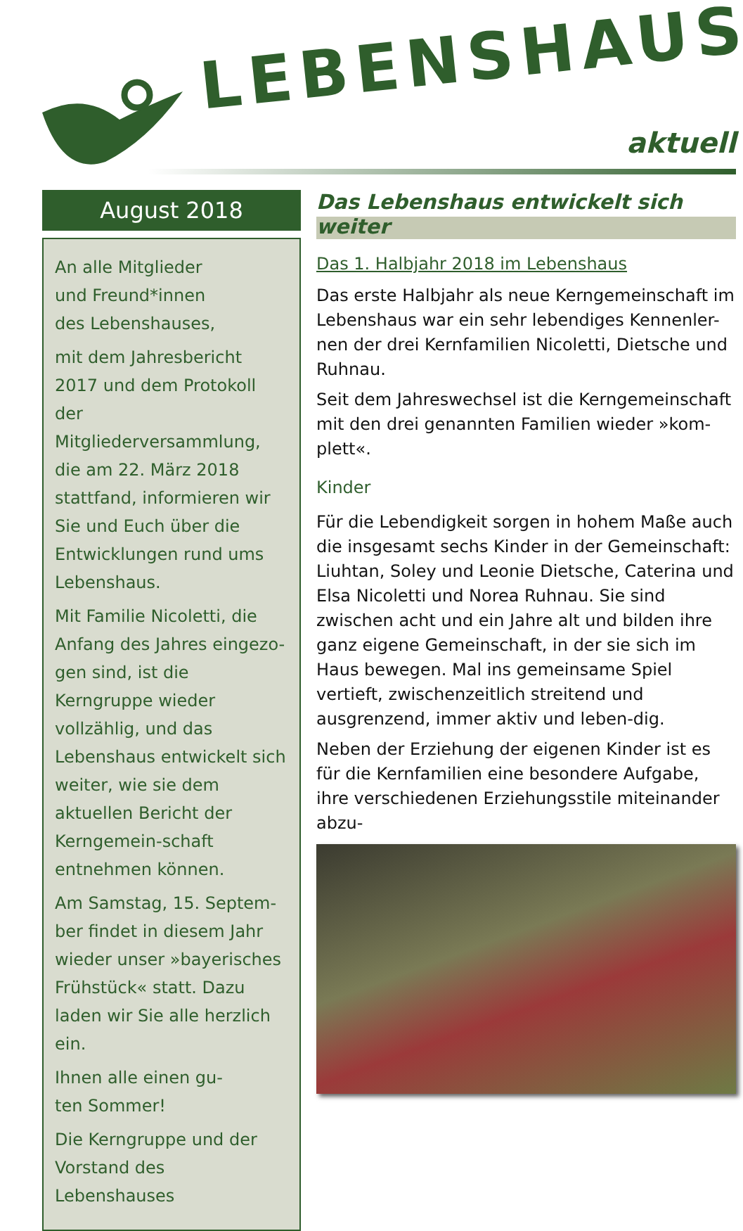LEBENSHAUS
aktuell
August 2018
An alle Mitglieder
und Freund*innen
des Lebenshauses,
mit dem Jahresbericht 2017 und dem Protokoll der Mitgliederversammlung, die am 22. März 2018 stattfand, informieren wir Sie und Euch über die Entwicklungen rund ums Lebenshaus.
Mit Familie Nicoletti, die Anfang des Jahres eingezo-gen sind, ist die Kerngruppe wieder vollzählig, und das Lebenshaus entwickelt sich weiter, wie sie dem aktuellen Bericht der Kerngemein-schaft entnehmen können.
Am Samstag, 15. Septem-ber findet in diesem Jahr wieder unser »bayerisches Frühstück« statt. Dazu laden wir Sie alle herzlich ein.
Ihnen alle einen gu-
ten Sommer!
Die Kerngruppe und der Vorstand des Lebenshauses
Das Lebenshaus entwickelt sich weiter
Das 1. Halbjahr 2018 im Lebenshaus
Das erste Halbjahr als neue Kerngemeinschaft im Lebenshaus war ein sehr lebendiges Kennenler-nen der drei Kernfamilien Nicoletti, Dietsche und Ruhnau.
Seit dem Jahreswechsel ist die Kerngemeinschaft mit den drei genannten Familien wieder »kom-plett«.
Kinder
Für die Lebendigkeit sorgen in hohem Maße auch die insgesamt sechs Kinder in der Gemeinschaft: Liuhtan, Soley und Leonie Dietsche, Caterina und Elsa Nicoletti und Norea Ruhnau. Sie sind zwischen acht und ein Jahre alt und bilden ihre ganz eigene Gemeinschaft, in der sie sich im Haus bewegen. Mal ins gemeinsame Spiel vertieft, zwischenzeitlich streitend und ausgrenzend, immer aktiv und leben-dig.
Neben der Erziehung der eigenen Kinder ist es für die Kernfamilien eine besondere Aufgabe, ihre verschiedenen Erziehungsstile miteinander abzu-